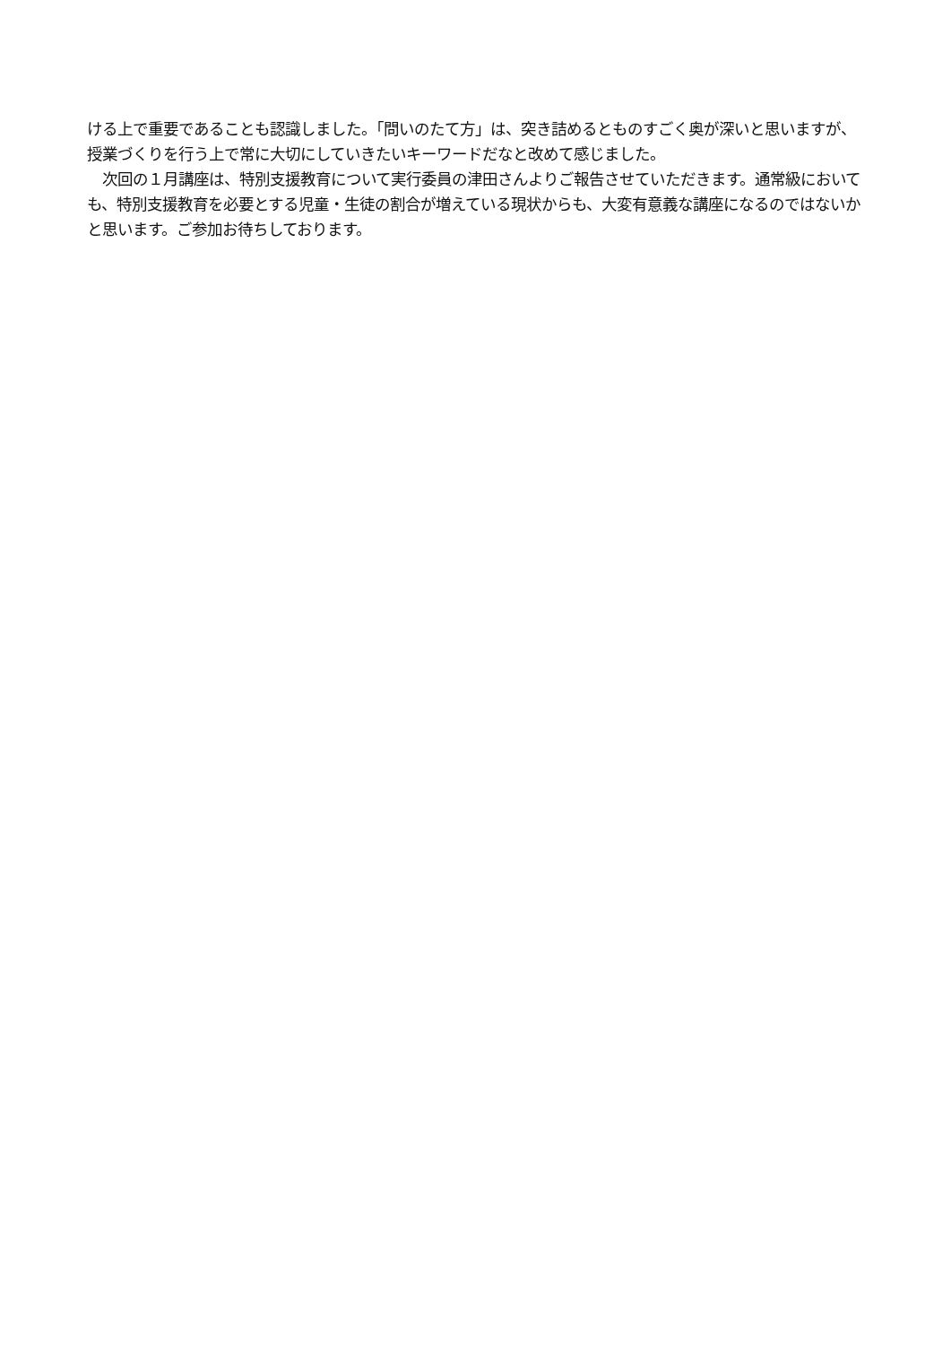ける上で重要であることも認識しました。「問いのたて方」は、突き詰めるとものすごく奥が深いと思いますが、授業づくりを行う上で常に大切にしていきたいキーワードだなと改めて感じました。
　次回の１月講座は、特別支援教育について実行委員の津田さんよりご報告させていただきます。通常級においても、特別支援教育を必要とする児童・生徒の割合が増えている現状からも、大変有意義な講座になるのではないかと思います。ご参加お待ちしております。